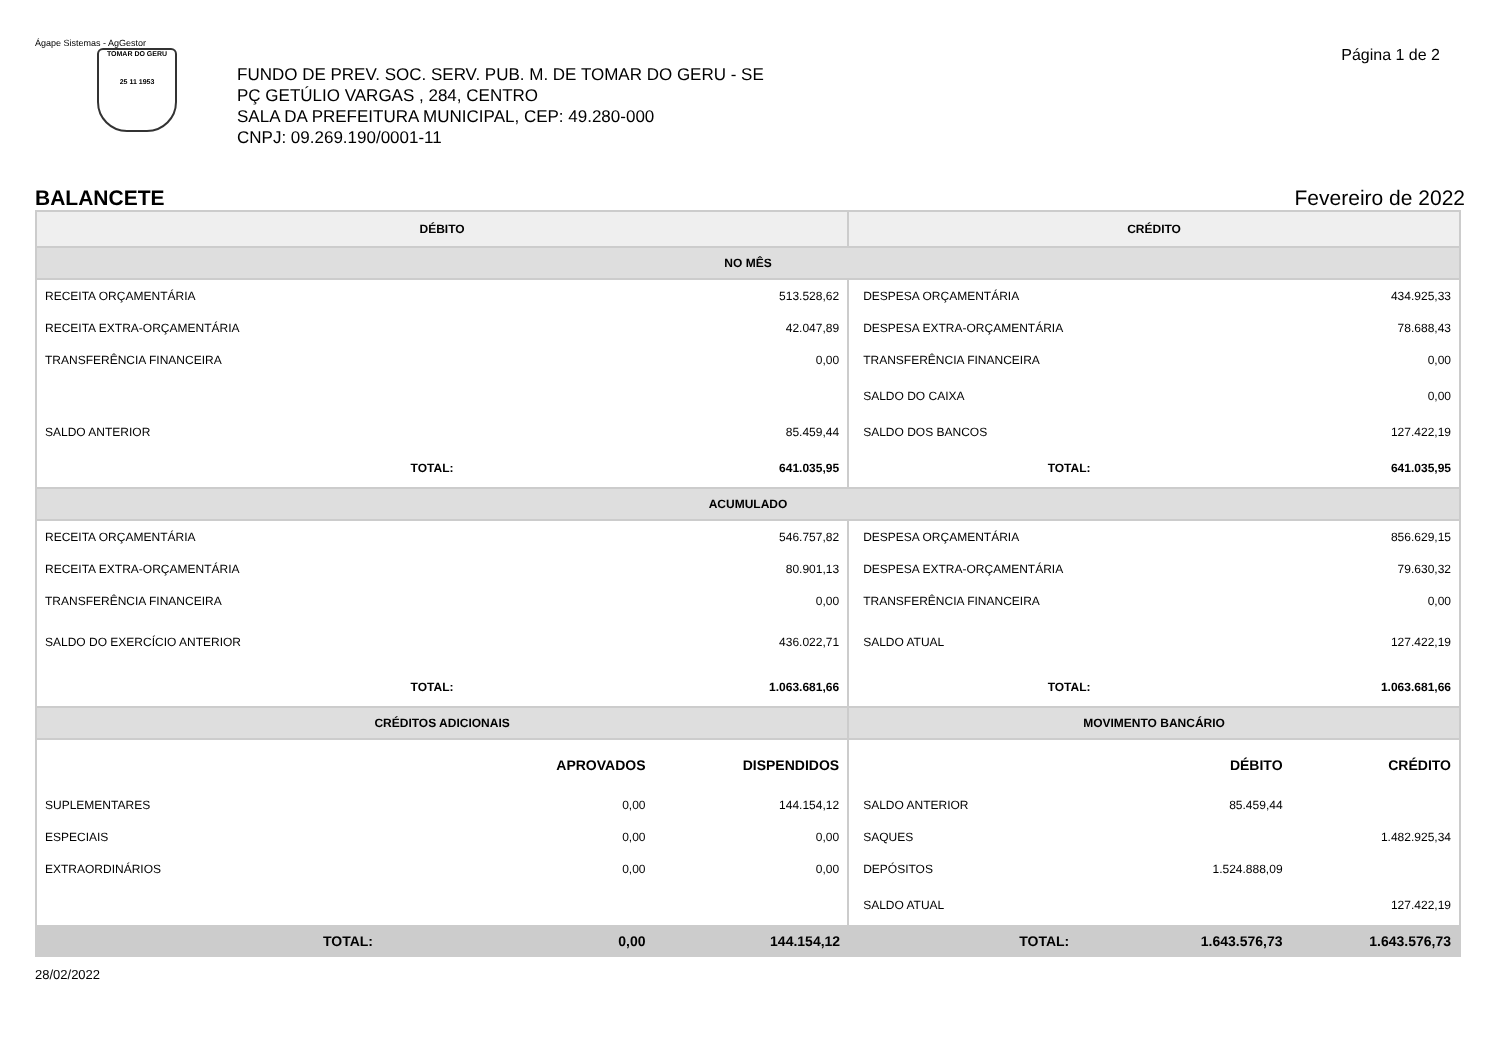Ágape Sistemas - AgGestor
Página 1 de 2
TOMAR DO GERU
25 11 1953
FUNDO DE PREV. SOC. SERV. PUB. M. DE TOMAR DO GERU - SE
PÇ GETÚLIO VARGAS , 284, CENTRO
SALA DA PREFEITURA MUNICIPAL, CEP: 49.280-000
CNPJ: 09.269.190/0001-11
BALANCETE Fevereiro de 2022
| DÉBITO | | | CRÉDITO | | |
| --- | --- | --- | --- | --- | --- |
| NO MÊS | | | | | |
| RECEITA ORÇAMENTÁRIA | | 513.528,62 | DESPESA ORÇAMENTÁRIA | | 434.925,33 |
| RECEITA EXTRA-ORÇAMENTÁRIA | | 42.047,89 | DESPESA EXTRA-ORÇAMENTÁRIA | | 78.688,43 |
| TRANSFERÊNCIA FINANCEIRA | | 0,00 | TRANSFERÊNCIA FINANCEIRA | | 0,00 |
| | | | SALDO DO CAIXA | | 0,00 |
| SALDO ANTERIOR | | 85.459,44 | SALDO DOS BANCOS | | 127.422,19 |
| TOTAL: | | 641.035,95 | TOTAL: | | 641.035,95 |
| ACUMULADO | | | | | |
| RECEITA ORÇAMENTÁRIA | | 546.757,82 | DESPESA ORÇAMENTÁRIA | | 856.629,15 |
| RECEITA EXTRA-ORÇAMENTÁRIA | | 80.901,13 | DESPESA EXTRA-ORÇAMENTÁRIA | | 79.630,32 |
| TRANSFERÊNCIA FINANCEIRA | | 0,00 | TRANSFERÊNCIA FINANCEIRA | | 0,00 |
| SALDO DO EXERCÍCIO ANTERIOR | | 436.022,71 | SALDO ATUAL | | 127.422,19 |
| TOTAL: | | 1.063.681,66 | TOTAL: | | 1.063.681,66 |
| CRÉDITOS ADICIONAIS | | | MOVIMENTO BANCÁRIO | | |
| | APROVADOS | DISPENDIDOS | | DÉBITO | CRÉDITO |
| SUPLEMENTARES | 0,00 | 144.154,12 | SALDO ANTERIOR | 85.459,44 | |
| ESPECIAIS | 0,00 | 0,00 | SAQUES | | 1.482.925,34 |
| EXTRAORDINÁRIOS | 0,00 | 0,00 | DEPÓSITOS | 1.524.888,09 | |
| | | | SALDO ATUAL | | 127.422,19 |
| TOTAL: | 0,00 | 144.154,12 | TOTAL: | 1.643.576,73 | 1.643.576,73 |
28/02/2022